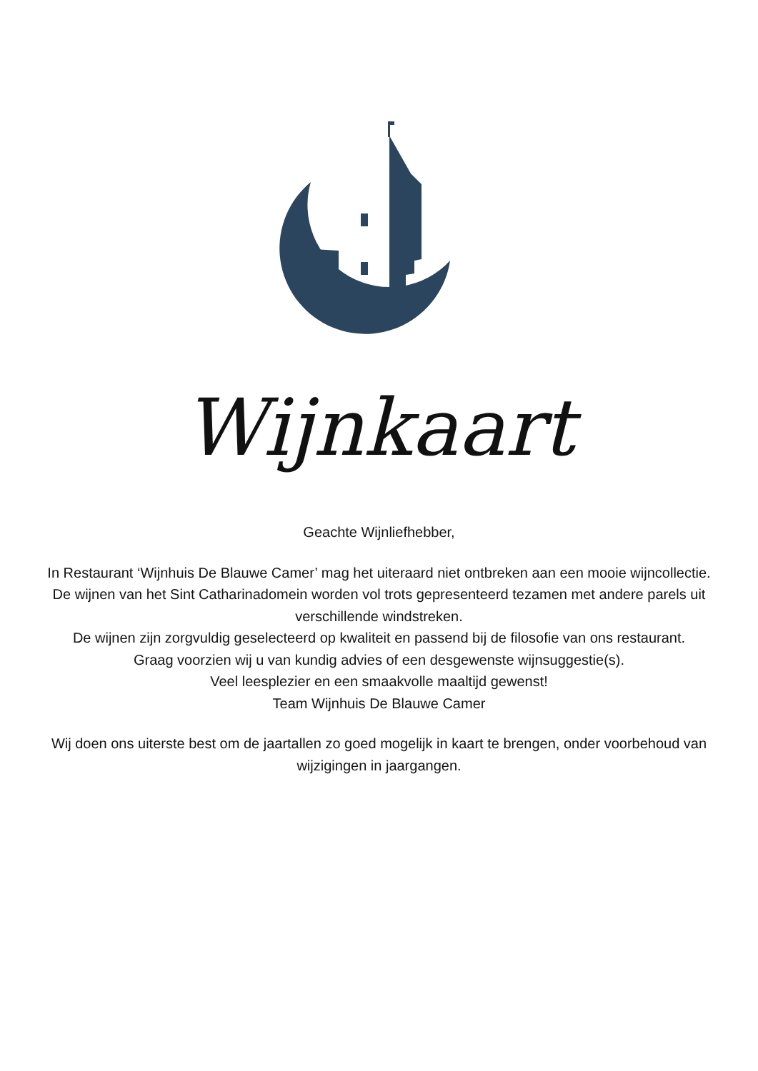Wijnkaart
Geachte Wijnliefhebber,
In Restaurant ‘Wijnhuis De Blauwe Camer’ mag het uiteraard niet ontbreken aan een mooie wijncollectie.
De wijnen van het Sint Catharinadomein worden vol trots gepresenteerd tezamen met andere parels uit verschillende windstreken.
De wijnen zijn zorgvuldig geselecteerd op kwaliteit en passend bij de filosofie van ons restaurant.
Graag voorzien wij u van kundig advies of een desgewenste wijnsuggestie(s).
Veel leesplezier en een smaakvolle maaltijd gewenst!
Team Wijnhuis De Blauwe Camer
Wij doen ons uiterste best om de jaartallen zo goed mogelijk in kaart te brengen, onder voorbehoud van wijzigingen in jaargangen.